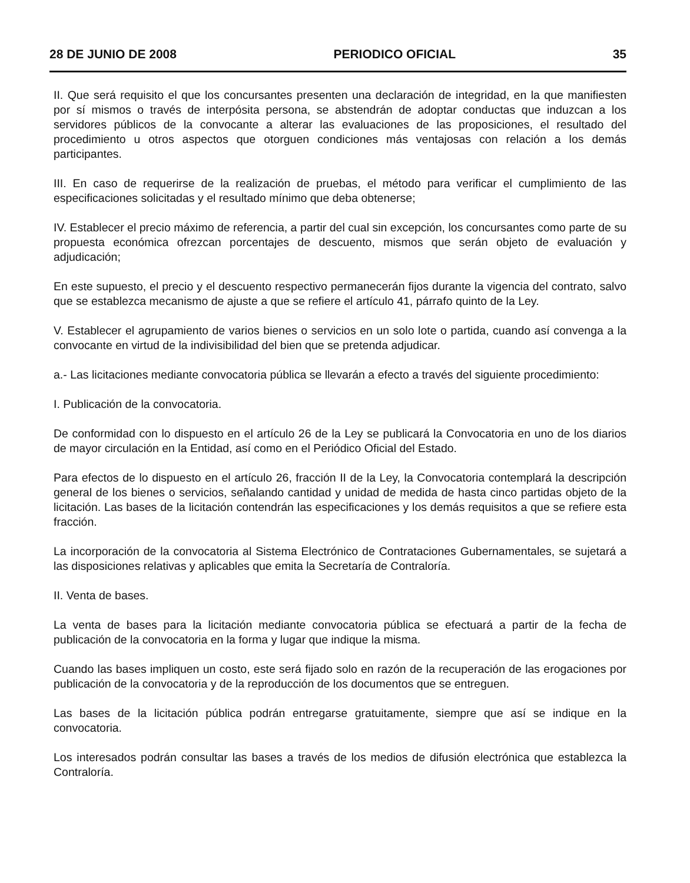28 DE JUNIO DE 2008 PERIODICO OFICIAL 35
II. Que será requisito el que los concursantes presenten una declaración de integridad, en la que manifiesten por sí mismos o través de interpósita persona, se abstendrán de adoptar conductas que induzcan a los servidores públicos de la convocante a alterar las evaluaciones de las proposiciones, el resultado del procedimiento u otros aspectos que otorguen condiciones más ventajosas con relación a los demás participantes.
III. En caso de requerirse de la realización de pruebas, el método para verificar el cumplimiento de las especificaciones solicitadas y el resultado mínimo que deba obtenerse;
IV. Establecer el precio máximo de referencia, a partir del cual sin excepción, los concursantes como parte de su propuesta económica ofrezcan porcentajes de descuento, mismos que serán objeto de evaluación y adjudicación;
En este supuesto, el precio y el descuento respectivo permanecerán fijos durante la vigencia del contrato, salvo que se establezca mecanismo de ajuste a que se refiere el artículo 41, párrafo quinto de la Ley.
V. Establecer el agrupamiento de varios bienes o servicios en un solo lote o partida, cuando así convenga a la convocante en virtud de la indivisibilidad del bien que se pretenda adjudicar.
a.- Las licitaciones mediante convocatoria pública se llevarán a efecto a través del siguiente procedimiento:
I. Publicación de la convocatoria.
De conformidad con lo dispuesto en el artículo 26 de la Ley se publicará la Convocatoria en uno de los diarios de mayor circulación en la Entidad, así como en el Periódico Oficial del Estado.
Para efectos de lo dispuesto en el artículo 26, fracción II de la Ley, la Convocatoria contemplará la descripción general de los bienes o servicios, señalando cantidad y unidad de medida de hasta cinco partidas objeto de la licitación. Las bases de la licitación contendrán las especificaciones y los demás requisitos a que se refiere esta fracción.
La incorporación de la convocatoria al Sistema Electrónico de Contrataciones Gubernamentales, se sujetará a las disposiciones relativas y aplicables que emita la Secretaría de Contraloría.
II. Venta de bases.
La venta de bases para la licitación mediante convocatoria pública se efectuará a partir de la fecha de publicación de la convocatoria en la forma y lugar que indique la misma.
Cuando las bases impliquen un costo, este será fijado solo en razón de la recuperación de las erogaciones por publicación de la convocatoria y de la reproducción de los documentos que se entreguen.
Las bases de la licitación pública podrán entregarse gratuitamente, siempre que así se indique en la convocatoria.
Los interesados podrán consultar las bases a través de los medios de difusión electrónica que establezca la Contraloría.